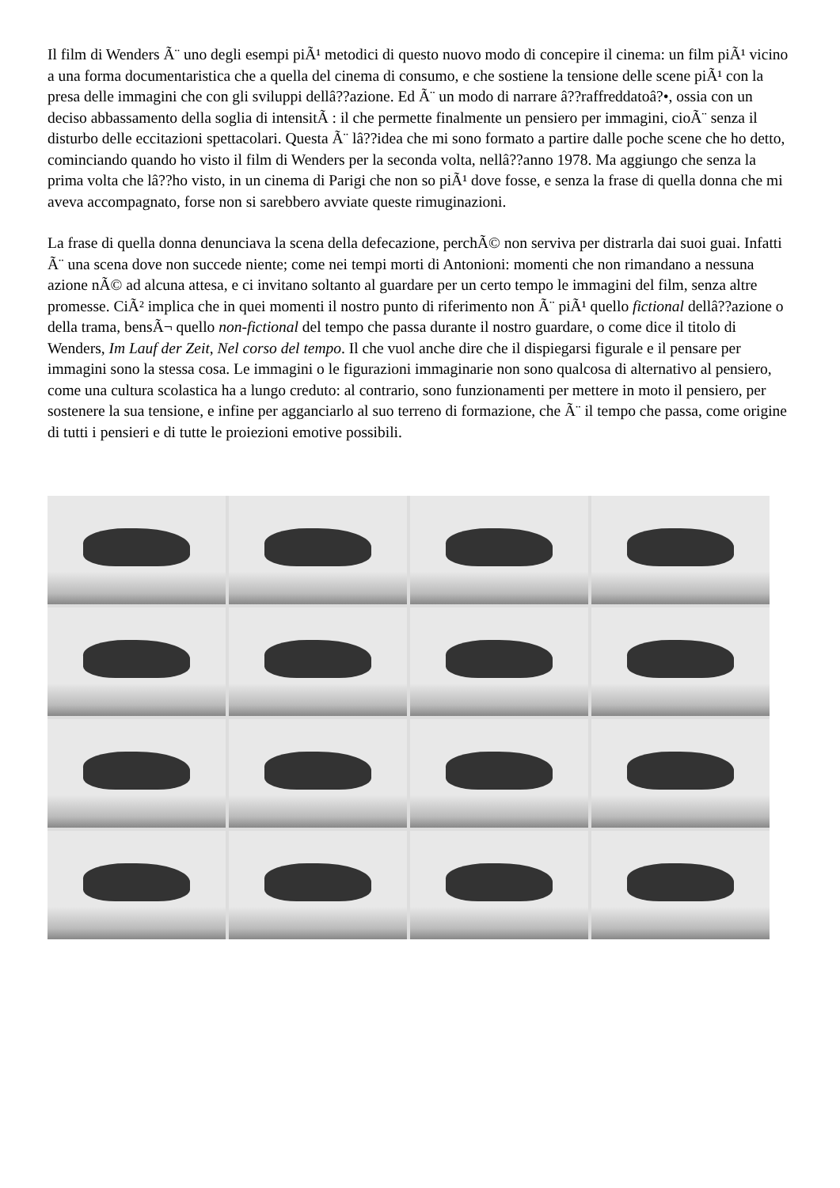Il film di Wenders Ã¨ uno degli esempi piÃ¹ metodici di questo nuovo modo di concepire il cinema: un film piÃ¹ vicino a una forma documentaristica che a quella del cinema di consumo, e che sostiene la tensione delle scene piÃ¹ con la presa delle immagini che con gli sviluppi dellâ??azione. Ed Ã¨ un modo di narrare â??raffreddatoâ?•, ossia con un deciso abbassamento della soglia di intensitÃ : il che permette finalmente un pensiero per immagini, cioÃ¨ senza il disturbo delle eccitazioni spettacolari. Questa Ã¨ lâ??idea che mi sono formato a partire dalle poche scene che ho detto, cominciando quando ho visto il film di Wenders per la seconda volta, nellâ??anno 1978. Ma aggiungo che senza la prima volta che lâ??ho visto, in un cinema di Parigi che non so piÃ¹ dove fosse, e senza la frase di quella donna che mi aveva accompagnato, forse non si sarebbero avviate queste rimuginazioni.
La frase di quella donna denunciava la scena della defecazione, perchÃ© non serviva per distrarla dai suoi guai. Infatti Ã¨ una scena dove non succede niente; come nei tempi morti di Antonioni: momenti che non rimandano a nessuna azione nÃ© ad alcuna attesa, e ci invitano soltanto al guardare per un certo tempo le immagini del film, senza altre promesse. CiÃ² implica che in quei momenti il nostro punto di riferimento non Ã¨ piÃ¹ quello fictional dellâ??azione o della trama, bensÃ¬ quello non-fictional del tempo che passa durante il nostro guardare, o come dice il titolo di Wenders, Im Lauf der Zeit, Nel corso del tempo. Il che vuol anche dire che il dispiegarsi figurale e il pensare per immagini sono la stessa cosa. Le immagini o le figurazioni immaginarie non sono qualcosa di alternativo al pensiero, come una cultura scolastica ha a lungo creduto: al contrario, sono funzionamenti per mettere in moto il pensiero, per sostenere la sua tensione, e infine per agganciarlo al suo terreno di formazione, che Ã¨ il tempo che passa, come origine di tutti i pensieri e di tutte le proiezioni emotive possibili.